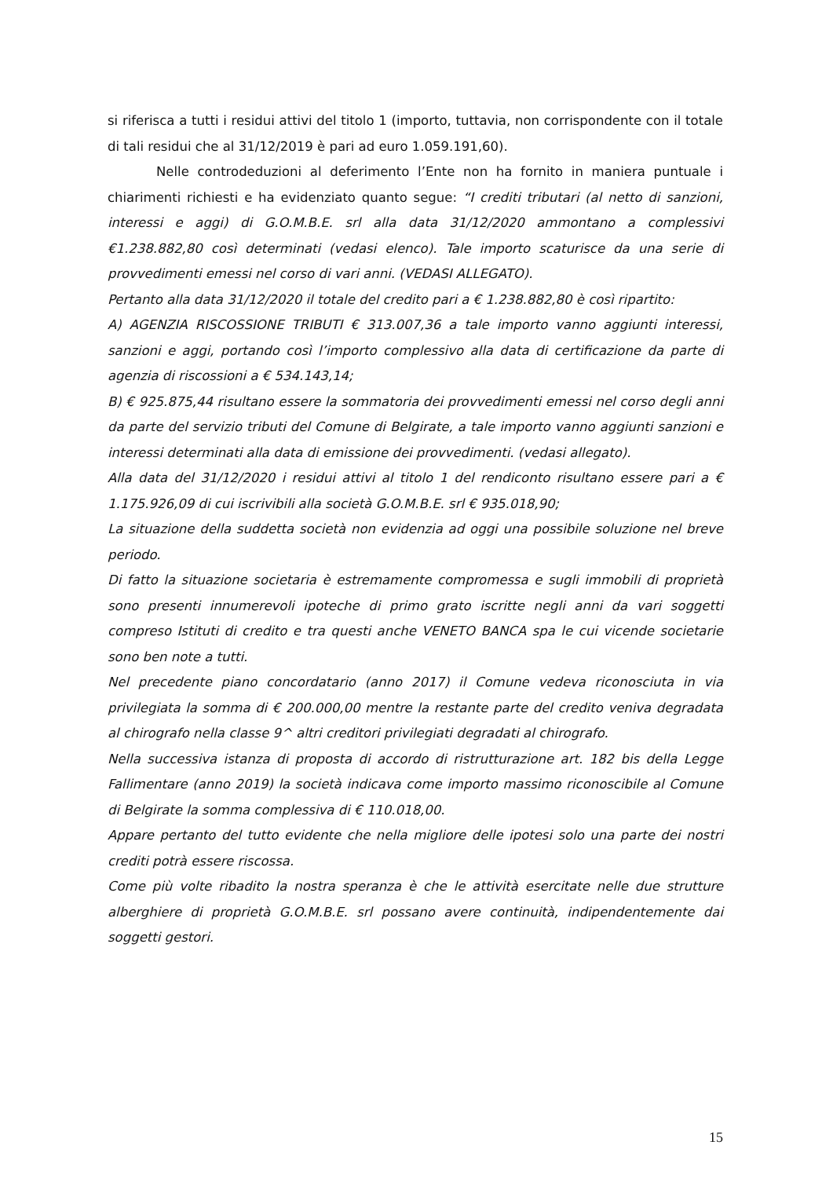si riferisca a tutti i residui attivi del titolo 1 (importo, tuttavia, non corrispondente con il totale di tali residui che al 31/12/2019 è pari ad euro 1.059.191,60).
Nelle controdeduzioni al deferimento l’Ente non ha fornito in maniera puntuale i chiarimenti richiesti e ha evidenziato quanto segue: “I crediti tributari (al netto di sanzioni, interessi e aggi) di G.O.M.B.E. srl alla data 31/12/2020 ammontano a complessivi €1.238.882,80 così determinati (vedasi elenco). Tale importo scaturisce da una serie di provvedimenti emessi nel corso di vari anni. (VEDASI ALLEGATO).
Pertanto alla data 31/12/2020 il totale del credito pari a € 1.238.882,80 è così ripartito:
A) AGENZIA RISCOSSIONE TRIBUTI € 313.007,36 a tale importo vanno aggiunti interessi, sanzioni e aggi, portando così l’importo complessivo alla data di certificazione da parte di agenzia di riscossioni a € 534.143,14;
B) € 925.875,44 risultano essere la sommatoria dei provvedimenti emessi nel corso degli anni da parte del servizio tributi del Comune di Belgirate, a tale importo vanno aggiunti sanzioni e interessi determinati alla data di emissione dei provvedimenti. (vedasi allegato).
Alla data del 31/12/2020 i residui attivi al titolo 1 del rendiconto risultano essere pari a € 1.175.926,09 di cui iscrivibili alla società G.O.M.B.E. srl € 935.018,90;
La situazione della suddetta società non evidenzia ad oggi una possibile soluzione nel breve periodo.
Di fatto la situazione societaria è estremamente compromessa e sugli immobili di proprietà sono presenti innumerevoli ipoteche di primo grato iscritte negli anni da vari soggetti compreso Istituti di credito e tra questi anche VENETO BANCA spa le cui vicende societarie sono ben note a tutti.
Nel precedente piano concordatario (anno 2017) il Comune vedeva riconosciuta in via privilegiata la somma di € 200.000,00 mentre la restante parte del credito veniva degradata al chirografo nella classe 9^ altri creditori privilegiati degradati al chirografo.
Nella successiva istanza di proposta di accordo di ristrutturazione art. 182 bis della Legge Fallimentare (anno 2019) la società indicava come importo massimo riconoscibile al Comune di Belgirate la somma complessiva di € 110.018,00.
Appare pertanto del tutto evidente che nella migliore delle ipotesi solo una parte dei nostri crediti potrà essere riscossa.
Come più volte ribadito la nostra speranza è che le attività esercitate nelle due strutture alberghiere di proprietà G.O.M.B.E. srl possano avere continuità, indipendentemente dai soggetti gestori.
15